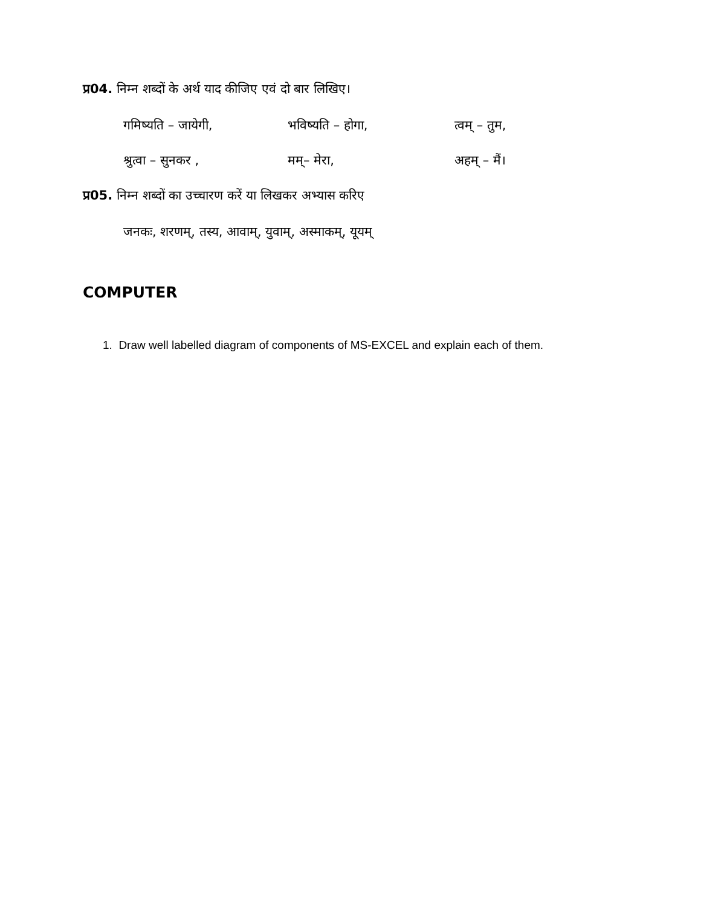प्र04. निम्न शब्दों के अर्थ याद कीजिए एवं दो बार लिखिए।
गमिष्यति – जायेगी, भविष्यति – होगा, त्वम् – तुम,
श्रुत्वा – सुनकर , मम्– मेरा, अहम् – मैं।
प्र05. निम्न शब्दों का उच्चारण करें या लिखकर अभ्यास करिए
जनकः, शरणम्, तस्य, आवाम्, युवाम्, अस्माकम्, यूयम्
COMPUTER
1. Draw well labelled diagram of components of MS-EXCEL and explain each of them.